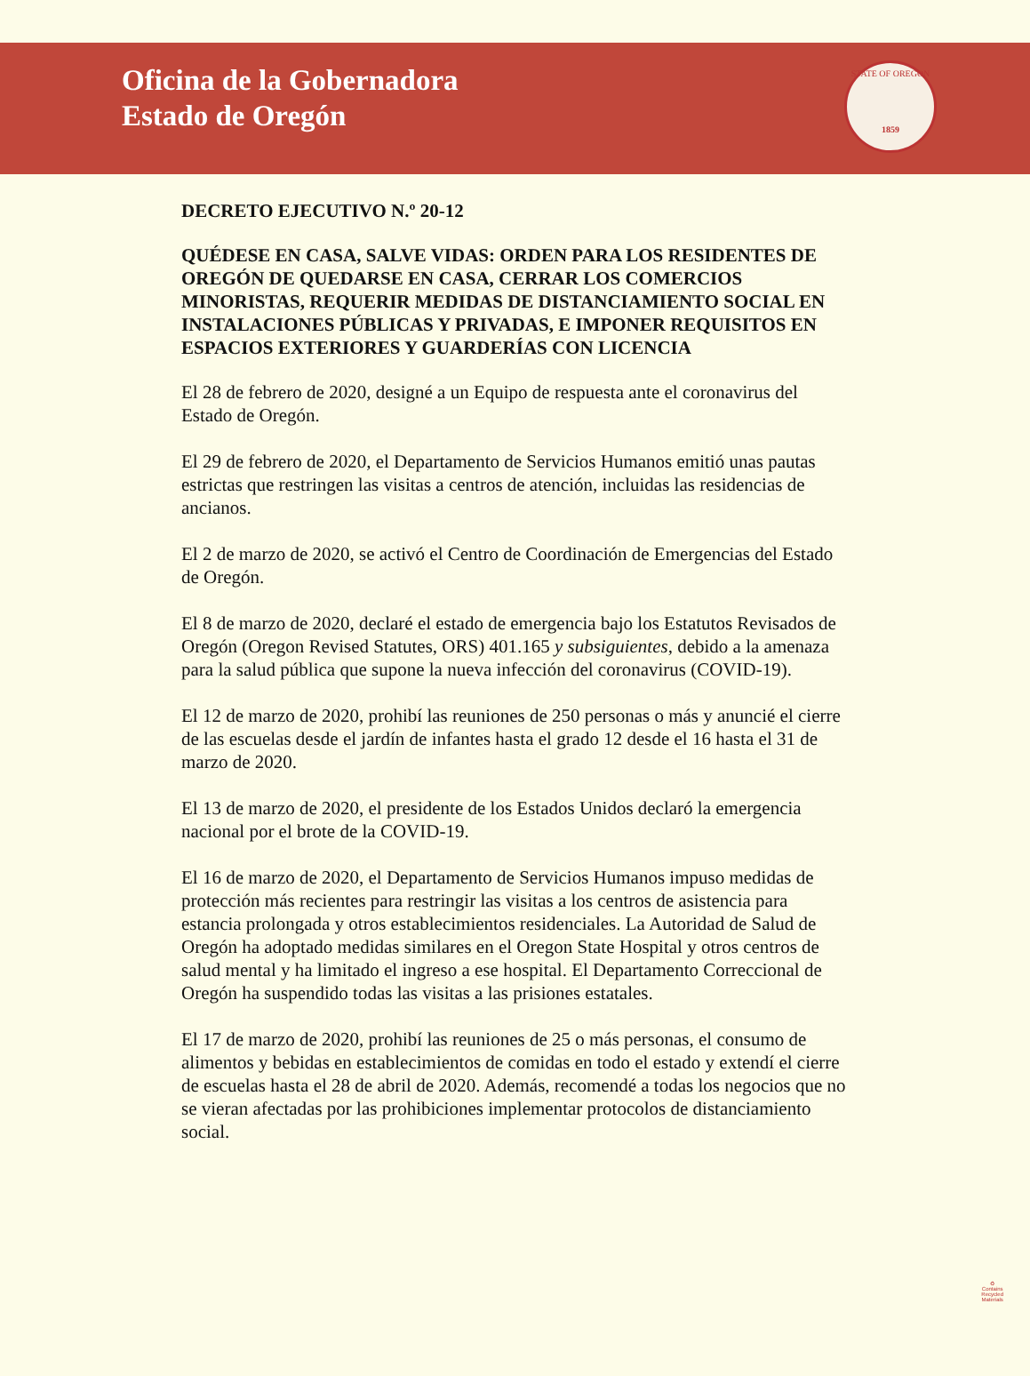Oficina de la Gobernadora
Estado de Oregón
STATE OF OREGON
1859
DECRETO EJECUTIVO N.º 20-12
QUÉDESE EN CASA, SALVE VIDAS: ORDEN PARA LOS RESIDENTES DE OREGÓN DE QUEDARSE EN CASA, CERRAR LOS COMERCIOS MINORISTAS, REQUERIR MEDIDAS DE DISTANCIAMIENTO SOCIAL EN INSTALACIONES PÚBLICAS Y PRIVADAS, E IMPONER REQUISITOS EN ESPACIOS EXTERIORES Y GUARDERÍAS CON LICENCIA
El 28 de febrero de 2020, designé a un Equipo de respuesta ante el coronavirus del Estado de Oregón.
El 29 de febrero de 2020, el Departamento de Servicios Humanos emitió unas pautas estrictas que restringen las visitas a centros de atención, incluidas las residencias de ancianos.
El 2 de marzo de 2020, se activó el Centro de Coordinación de Emergencias del Estado de Oregón.
El 8 de marzo de 2020, declaré el estado de emergencia bajo los Estatutos Revisados de Oregón (Oregon Revised Statutes, ORS) 401.165 y subsiguientes, debido a la amenaza para la salud pública que supone la nueva infección del coronavirus (COVID-19).
El 12 de marzo de 2020, prohibí las reuniones de 250 personas o más y anuncié el cierre de las escuelas desde el jardín de infantes hasta el grado 12 desde el 16 hasta el 31 de marzo de 2020.
El 13 de marzo de 2020, el presidente de los Estados Unidos declaró la emergencia nacional por el brote de la COVID-19.
El 16 de marzo de 2020, el Departamento de Servicios Humanos impuso medidas de protección más recientes para restringir las visitas a los centros de asistencia para estancia prolongada y otros establecimientos residenciales. La Autoridad de Salud de Oregón ha adoptado medidas similares en el Oregon State Hospital y otros centros de salud mental y ha limitado el ingreso a ese hospital. El Departamento Correccional de Oregón ha suspendido todas las visitas a las prisiones estatales.
El 17 de marzo de 2020, prohibí las reuniones de 25 o más personas, el consumo de alimentos y bebidas en establecimientos de comidas en todo el estado y extendí el cierre de escuelas hasta el 28 de abril de 2020. Además, recomendé a todas los negocios que no se vieran afectadas por las prohibiciones implementar protocolos de distanciamiento social.
♻
Contains
Recycled
Materials